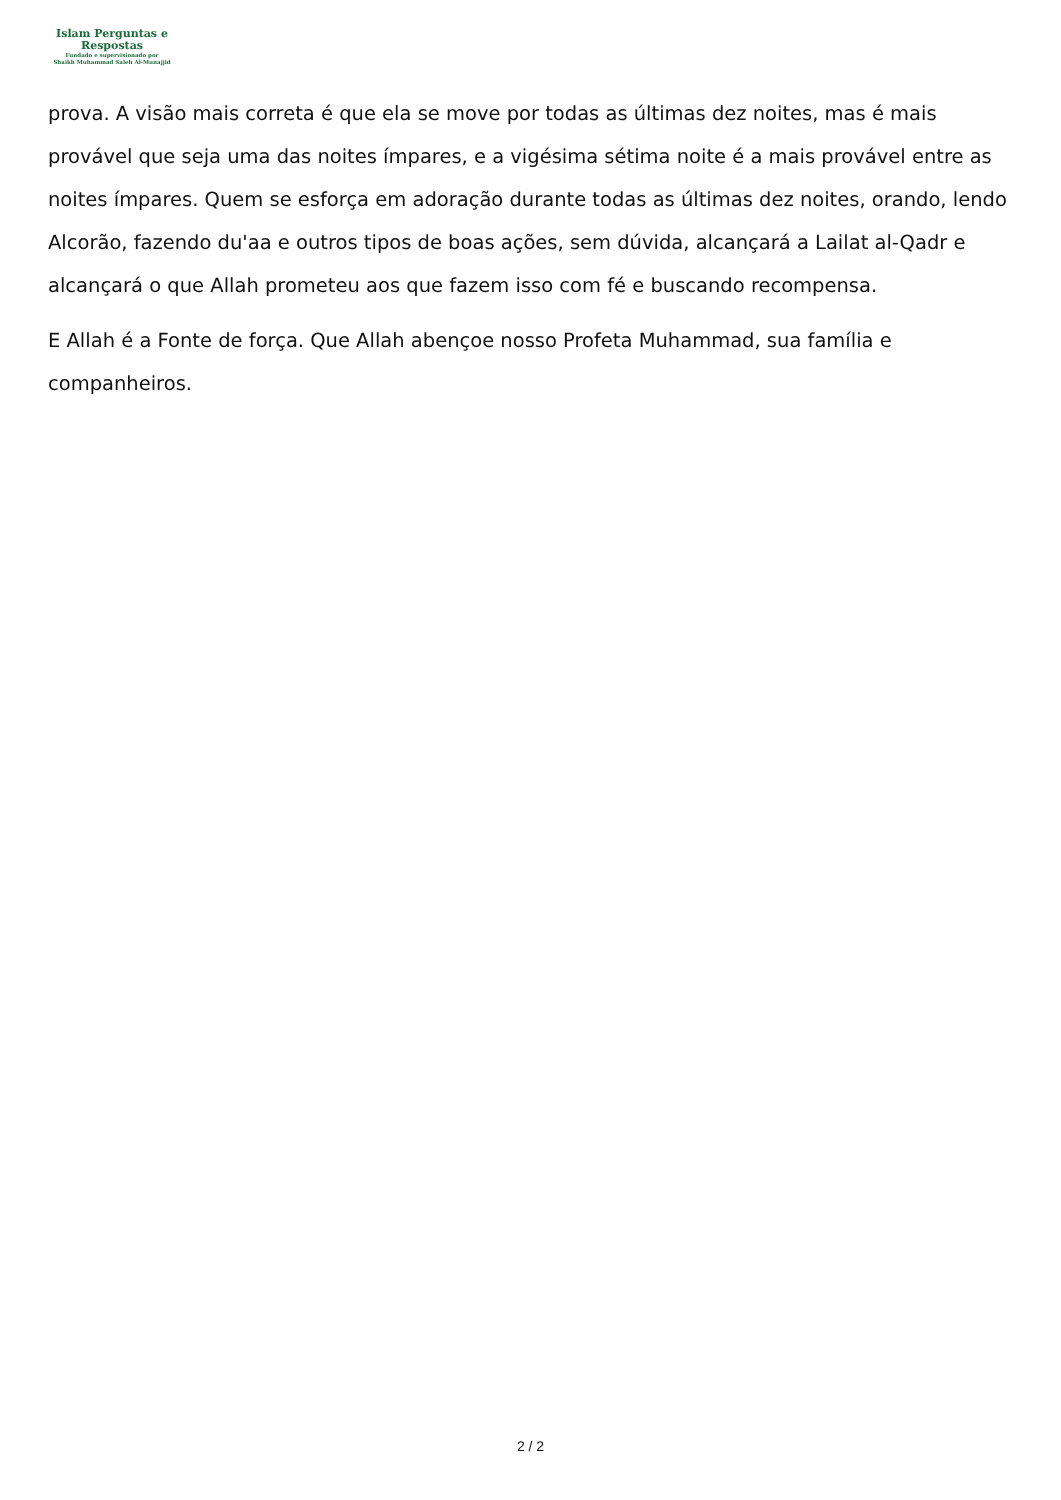Islam Perguntas e
Respostas
Fundado e supervisionado por
Shaikh Muhammad Saleh Al-Munajjid
prova. A visão mais correta é que ela se move por todas as últimas dez noites, mas é mais provável que seja uma das noites ímpares, e a vigésima sétima noite é a mais provável entre as noites ímpares. Quem se esforça em adoração durante todas as últimas dez noites, orando, lendo Alcorão, fazendo du'aa e outros tipos de boas ações, sem dúvida, alcançará a Lailat al-Qadr e alcançará o que Allah prometeu aos que fazem isso com fé e buscando recompensa.
E Allah é a Fonte de força. Que Allah abençoe nosso Profeta Muhammad, sua família e companheiros.
2 / 2